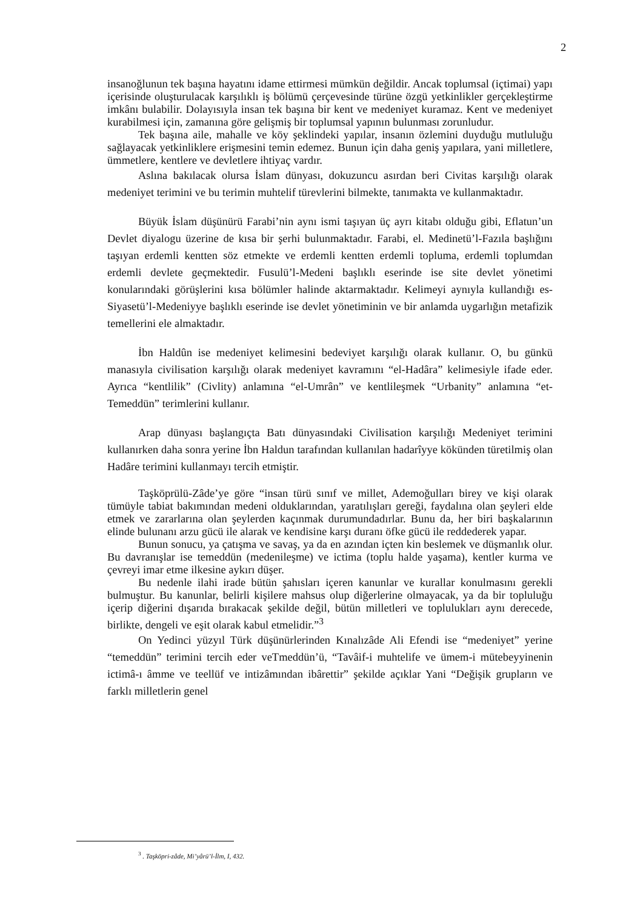2
insanoğlunun tek başına hayatını idame ettirmesi mümkün değildir. Ancak toplumsal (içtimai) yapı içerisinde oluşturulacak karşılıklı iş bölümü çerçevesinde türüne özgü yetkinlikler gerçekleştirme imkânı bulabilir. Dolayısıyla insan tek başına bir kent ve medeniyet kuramaz. Kent ve medeniyet kurabilmesi için, zamanına göre gelişmiş bir toplumsal yapının bulunması zorunludur.
Tek başına aile, mahalle ve köy şeklindeki yapılar, insanın özlemini duyduğu mutluluğu sağlayacak yetkinliklere erişmesini temin edemez. Bunun için daha geniş yapılara, yani milletlere, ümmetlere, kentlere ve devletlere ihtiyaç vardır.
Aslına bakılacak olursa İslam dünyası, dokuzuncu asırdan beri Civitas karşılığı olarak medeniyet terimini ve bu terimin muhtelif türevlerini bilmekte, tanımakta ve kullanmaktadır.
Büyük İslam düşünürü Farabi’nin aynı ismi taşıyan üç ayrı kitabı olduğu gibi, Eflatun’un Devlet diyalogu üzerine de kısa bir şerhi bulunmaktadır. Farabi, el. Medinetü’l-Fazıla başlığını taşıyan erdemli kentten söz etmekte ve erdemli kentten erdemli topluma, erdemli toplumdan erdemli devlete geçmektedir. Fusulü’l-Medeni başlıklı eserinde ise site devlet yönetimi konularındaki görüşlerini kısa bölümler halinde aktarmaktadır. Kelimeyi aynıyla kullandığı es-Siyasetü’l-Medeniyye başlıklı eserinde ise devlet yönetiminin ve bir anlamda uygarlığın metafizik temellerini ele almaktadır.
İbn Haldûn ise medeniyet kelimesini bedeviyet karşılığı olarak kullanır. O, bu günkü manasıyla civilisation karşılığı olarak medeniyet kavramını “el-Hadâra” kelimesiyle ifade eder. Ayrıca “kentlilik” (Civlity) anlamına “el-Umrân” ve kentlileşmek “Urbanity” anlamına “et-Temeddün” terimlerini kullanır.
Arap dünyası başlangıçta Batı dünyasındaki Civilisation karşılığı Medeniyet terimini kullanırken daha sonra yerine İbn Haldun tarafından kullanılan hadarîyye kökünden türetilmiş olan Hadâre terimini kullanmayı tercih etmiştir.
Taşköprülü-Zâde’ye göre “insan türü sınıf ve millet, Ademoğulları birey ve kişi olarak tümüyle tabiat bakımından medeni olduklarından, yaratılışları gereği, faydalına olan şeyleri elde etmek ve zararlarına olan şeylerden kaçınmak durumundadırlar. Bunu da, her biri başkalarının elinde bulunanı arzu gücü ile alarak ve kendisine karşı duranı öfke gücü ile reddederek yapar.
Bunun sonucu, ya çatışma ve savaş, ya da en azından içten kin beslemek ve düşmanlık olur. Bu davranışlar ise temeddün (medenileşme) ve ictima (toplu halde yaşama), kentler kurma ve çevreyi imar etme ilkesine aykırı düşer.
Bu nedenle ilahi irade bütün şahısları içeren kanunlar ve kurallar konulmasını gerekli bulmuştur. Bu kanunlar, belirli kişilere mahsus olup diğerlerine olmayacak, ya da bir topluluğu içerip diğerini dışarıda bırakacak şekilde değil, bütün milletleri ve toplulukları aynı derecede, birlikte, dengeli ve eşit olarak kabul etmelidir.”<sup>3</sup>
On Yedinci yüzyıl Türk düşünürlerinden Kınalızâde Ali Efendi ise “medeniyet” yerine “temeddün” terimini tercih eder veTmeddün’ü, “Tavâif-i muhtelife ve ümem-i mütebeyyinenin ictimâ-ı âmme ve teellüf ve intizâmından ibârettir” şekilde açıklar Yani “Değişik grupların ve farklı milletlerin genel
<sup>3</sup> . Taşköpri-zâde, Mi’yârü’l-İlm, I, 432.